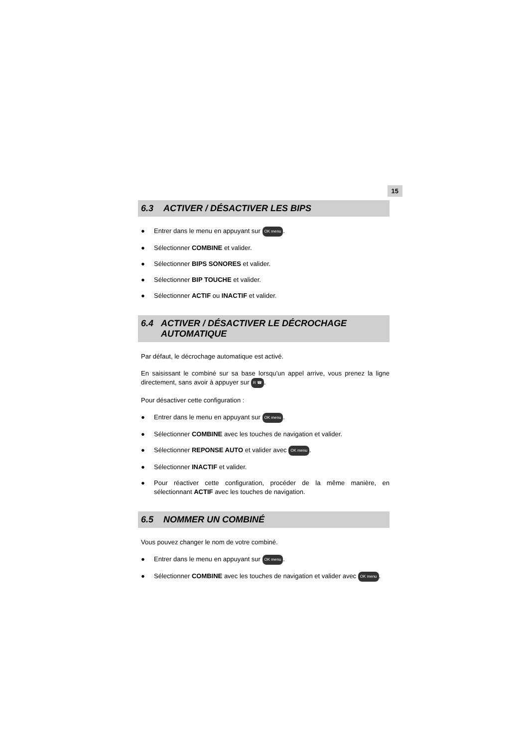15
6.3 ACTIVER / DÉSACTIVER LES BIPS
● Entrer dans le menu en appuyant sur OK menu.
● Sélectionner COMBINE et valider.
● Sélectionner BIPS SONORES et valider.
● Sélectionner BIP TOUCHE et valider.
● Sélectionner ACTIF ou INACTIF et valider.
6.4 ACTIVER / DÉSACTIVER LE DÉCROCHAGE AUTOMATIQUE
Par défaut, le décrochage automatique est activé.
En saisissant le combiné sur sa base lorsqu’un appel arrive, vous prenez la ligne directement, sans avoir à appuyer sur R ☎.
Pour désactiver cette configuration :
● Entrer dans le menu en appuyant sur OK menu.
● Sélectionner COMBINE avec les touches de navigation et valider.
● Sélectionner REPONSE AUTO et valider avec OK menu.
● Sélectionner INACTIF et valider.
● Pour réactiver cette configuration, procéder de la même manière, en sélectionnant ACTIF avec les touches de navigation.
6.5 NOMMER UN COMBINÉ
Vous pouvez changer le nom de votre combiné.
● Entrer dans le menu en appuyant sur OK menu.
● Sélectionner COMBINE avec les touches de navigation et valider avec OK menu.